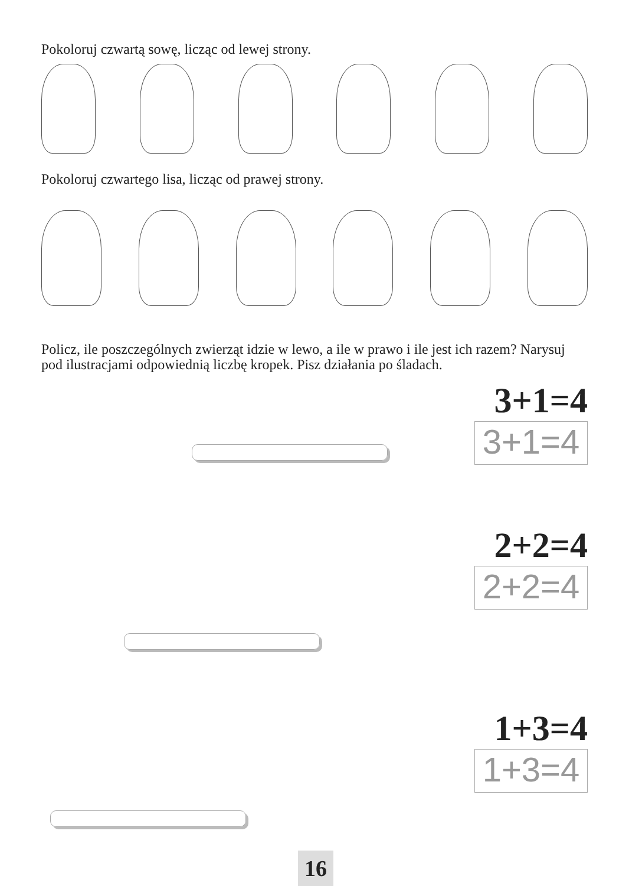Pokoloruj czwartą sowę, licząc od lewej strony.
Pokoloruj czwartego lisa, licząc od prawej strony.
Policz, ile poszczególnych zwierząt idzie w lewo, a ile w prawo i ile jest ich razem? Narysuj pod ilustracjami odpowiednią liczbę kropek. Pisz działania po śladach.
3+1=4
3+1=4
2+2=4
2+2=4
1+3=4
1+3=4
16